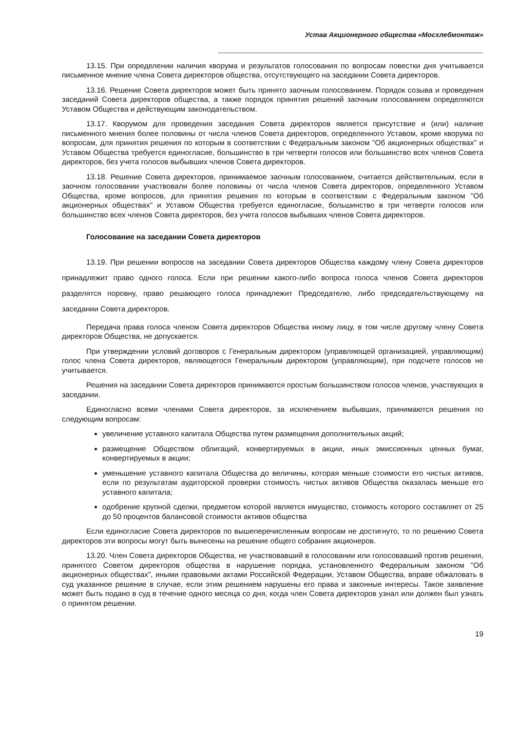Устав Акционерного общества «Мосхлебмонтаж»
13.15. При определении наличия кворума и результатов голосования по вопросам повестки дня учитывается письменное мнение члена Совета директоров общества, отсутствующего на заседании Совета директоров.
13.16. Решение Совета директоров может быть принято заочным голосованием. Порядок созыва и проведения заседаний Совета директоров общества, а также порядок принятия решений заочным голосованием определяются Уставом Общества и действующим законодательством.
13.17. Кворумом для проведения заседания Совета директоров является присутствие и (или) наличие письменного мнения более половины от числа членов Совета директоров, определенного Уставом, кроме кворума по вопросам, для принятия решения по которым в соответствии с Федеральным законом "Об акционерных обществах" и Уставом Общества требуется единогласие, большинство в три четверти голосов или большинство всех членов Совета директоров, без учета голосов выбывших членов Совета директоров.
13.18. Решение Совета директоров, принимаемое заочным голосованием, считается действительным, если в заочном голосовании участвовали более половины от числа членов Совета директоров, определенного Уставом Общества, кроме вопросов, для принятия решения по которым в соответствии с Федеральным законом "Об акционерных обществах" и Уставом Общества требуется единогласие, большинство в три четверти голосов или большинство всех членов Совета директоров, без учета голосов выбывших членов Совета директоров.
Голосование на заседании Совета директоров
13.19. При решении вопросов на заседании Совета директоров Общества каждому члену Совета директоров принадлежит право одного голоса. Если при решении какого-либо вопроса голоса членов Совета директоров разделятся поровну, право решающего голоса принадлежит Председателю, либо председательствующему на заседании Совета директоров.
Передача права голоса членом Совета директоров Общества иному лицу, в том числе другому члену Совета директоров Общества, не допускается.
При утверждении условий договоров с Генеральным директором (управляющей организацией, управляющим) голос члена Совета директоров, являющегося Генеральным директором (управляющим), при подсчете голосов не учитывается.
Решения на заседании Совета директоров принимаются простым большинством голосов членов, участвующих в заседании.
Единогласно всеми членами Совета директоров, за исключением выбывших, принимаются решения по следующим вопросам:
увеличение уставного капитала Общества путем размещения дополнительных акций;
размещение Обществом облигаций, конвертируемых в акции, иных эмиссионных ценных бумаг, конвертируемых в акции;
уменьшение уставного капитала Общества до величины, которая меньше стоимости его чистых активов, если по результатам аудиторской проверки стоимость чистых активов Общества оказалась меньше его уставного капитала;
одобрение крупной сделки, предметом которой является имущество, стоимость которого составляет от 25 до 50 процентов балансовой стоимости активов общества
Если единогласие Совета директоров по вышеперечисленным вопросам не достигнуто, то по решению Совета директоров эти вопросы могут быть вынесены на решение общего собрания акционеров.
13.20. Член Совета директоров Общества, не участвовавший в голосовании или голосовавший против решения, принятого Советом директоров общества в нарушение порядка, установленного Федеральным законом "Об акционерных обществах", иными правовыми актами Российской Федерации, Уставом Общества, вправе обжаловать в суд указанное решение в случае, если этим решением нарушены его права и законные интересы. Такое заявление может быть подано в суд в течение одного месяца со дня, когда член Совета директоров узнал или должен был узнать о принятом решении.
19